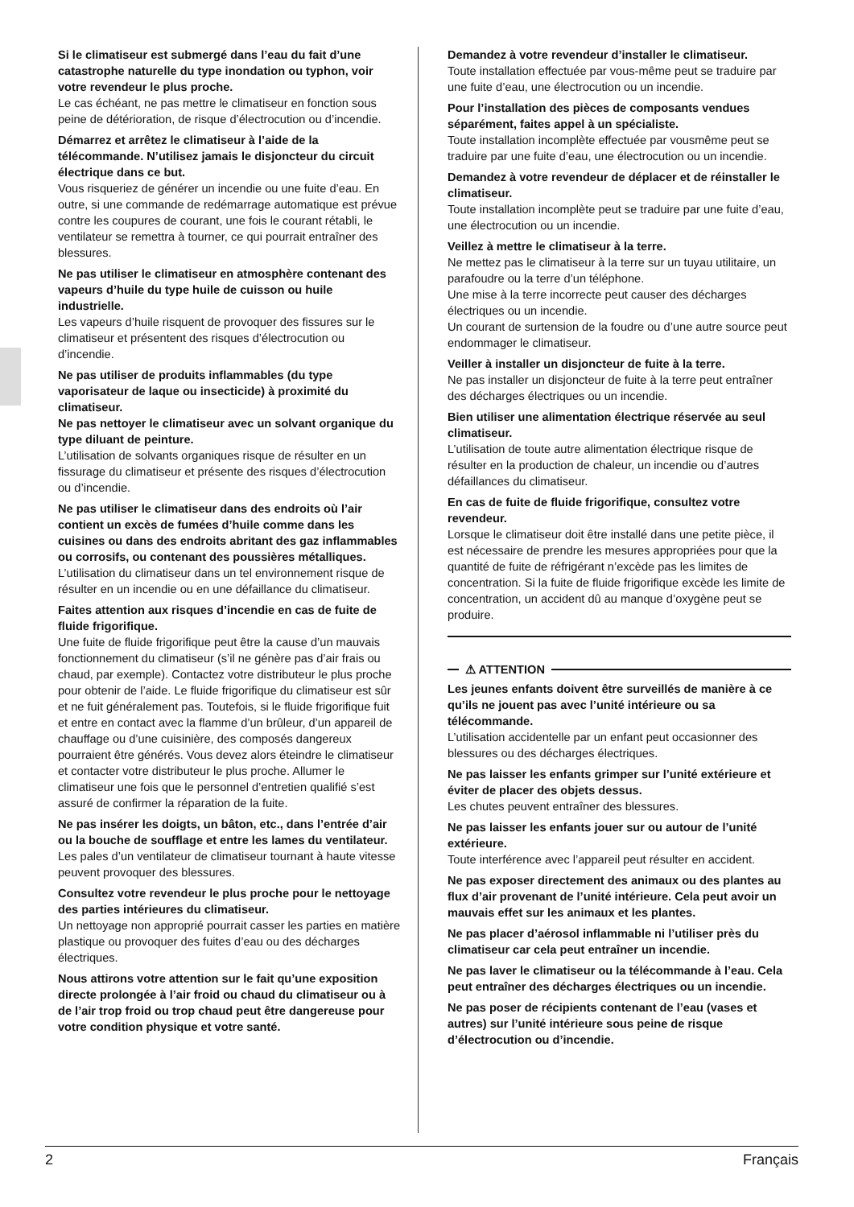Si le climatiseur est submergé dans l’eau du fait d’une catastrophe naturelle du type inondation ou typhon, voir votre revendeur le plus proche.
Le cas échéant, ne pas mettre le climatiseur en fonction sous peine de détérioration, de risque d’électrocution ou d’incendie.
Démarrez et arrêtez le climatiseur à l’aide de la télécommande. N’utilisez jamais le disjoncteur du circuit électrique dans ce but.
Vous risqueriez de générer un incendie ou une fuite d’eau. En outre, si une commande de redémarrage automatique est prévue contre les coupures de courant, une fois le courant rétabli, le ventilateur se remettra à tourner, ce qui pourrait entraîner des blessures.
Ne pas utiliser le climatiseur en atmosphère contenant des vapeurs d’huile du type huile de cuisson ou huile industrielle.
Les vapeurs d’huile risquent de provoquer des fissures sur le climatiseur et présentent des risques d’électrocution ou d’incendie.
Ne pas utiliser de produits inflammables (du type vaporisateur de laque ou insecticide) à proximité du climatiseur.
Ne pas nettoyer le climatiseur avec un solvant organique du type diluant de peinture.
L’utilisation de solvants organiques risque de résulter en un fissurage du climatiseur et présente des risques d’électrocution ou d’incendie.
Ne pas utiliser le climatiseur dans des endroits où l’air contient un excès de fumées d’huile comme dans les cuisines ou dans des endroits abritant des gaz inflammables ou corrosifs, ou contenant des poussières métalliques.
L’utilisation du climatiseur dans un tel environnement risque de résulter en un incendie ou en une défaillance du climatiseur.
Faites attention aux risques d’incendie en cas de fuite de fluide frigorifique.
Une fuite de fluide frigorifique peut être la cause d’un mauvais fonctionnement du climatiseur (s’il ne génère pas d’air frais ou chaud, par exemple). Contactez votre distributeur le plus proche pour obtenir de l’aide. Le fluide frigorifique du climatiseur est sûr et ne fuit généralement pas. Toutefois, si le fluide frigorifique fuit et entre en contact avec la flamme d’un brûleur, d’un appareil de chauffage ou d’une cuisinière, des composés dangereux pourraient être générés. Vous devez alors éteindre le climatiseur et contacter votre distributeur le plus proche. Allumer le climatiseur une fois que le personnel d’entretien qualifié s’est assuré de confirmer la réparation de la fuite.
Ne pas insérer les doigts, un bâton, etc., dans l’entrée d’air ou la bouche de soufflage et entre les lames du ventilateur.
Les pales d’un ventilateur de climatiseur tournant à haute vitesse peuvent provoquer des blessures.
Consultez votre revendeur le plus proche pour le nettoyage des parties intérieures du climatiseur.
Un nettoyage non approprié pourrait casser les parties en matière plastique ou provoquer des fuites d’eau ou des décharges électriques.
Nous attirons votre attention sur le fait qu’une exposition directe prolongée à l’air froid ou chaud du climatiseur ou à de l’air trop froid ou trop chaud peut être dangereuse pour votre condition physique et votre santé.
Demandez à votre revendeur d’installer le climatiseur.
Toute installation effectuée par vous-même peut se traduire par une fuite d’eau, une électrocution ou un incendie.
Pour l’installation des pièces de composants vendues séparément, faites appel à un spécialiste.
Toute installation incomplète effectuée par vousmême peut se traduire par une fuite d’eau, une électrocution ou un incendie.
Demandez à votre revendeur de déplacer et de réinstaller le climatiseur.
Toute installation incomplète peut se traduire par une fuite d’eau, une électrocution ou un incendie.
Veillez à mettre le climatiseur à la terre.
Ne mettez pas le climatiseur à la terre sur un tuyau utilitaire, un parafoudre ou la terre d’un téléphone.
Une mise à la terre incorrecte peut causer des décharges électriques ou un incendie.
Un courant de surtension de la foudre ou d’une autre source peut endommager le climatiseur.
Veiller à installer un disjoncteur de fuite à la terre.
Ne pas installer un disjoncteur de fuite à la terre peut entraîner des décharges électriques ou un incendie.
Bien utiliser une alimentation électrique réservée au seul climatiseur.
L’utilisation de toute autre alimentation électrique risque de résulter en la production de chaleur, un incendie ou d’autres défaillances du climatiseur.
En cas de fuite de fluide frigorifique, consultez votre revendeur.
Lorsque le climatiseur doit être installé dans une petite pièce, il est nécessaire de prendre les mesures appropriées pour que la quantité de fuite de réfrigérant n’excède pas les limites de concentration. Si la fuite de fluide frigorifique excède les limite de concentration, un accident dû au manque d’oxygène peut se produire.
⚠ ATTENTION
Les jeunes enfants doivent être surveillés de manière à ce qu’ils ne jouent pas avec l’unité intérieure ou sa télécommande.
L’utilisation accidentelle par un enfant peut occasionner des blessures ou des décharges électriques.
Ne pas laisser les enfants grimper sur l’unité extérieure et éviter de placer des objets dessus.
Les chutes peuvent entraîner des blessures.
Ne pas laisser les enfants jouer sur ou autour de l’unité extérieure.
Toute interférence avec l’appareil peut résulter en accident.
Ne pas exposer directement des animaux ou des plantes au flux d’air provenant de l’unité intérieure. Cela peut avoir un mauvais effet sur les animaux et les plantes.
Ne pas placer d’aérosol inflammable ni l’utiliser près du climatiseur car cela peut entraîner un incendie.
Ne pas laver le climatiseur ou la télécommande à l’eau. Cela peut entraîner des décharges électriques ou un incendie.
Ne pas poser de récipients contenant de l’eau (vases et autres) sur l’unité intérieure sous peine de risque d’électrocution ou d’incendie.
2 Français